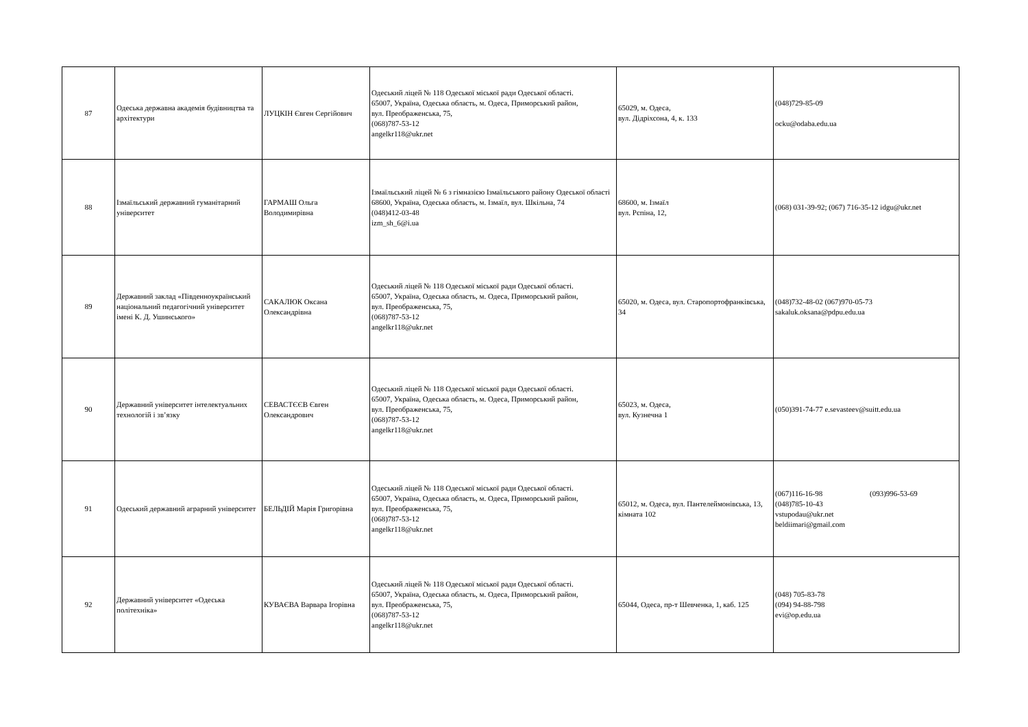| 87 | Одеська державна академія будівництва та архітектури | ЛУЦКІН Євген Сергійович | Одеський ліцей № 118 Одеської міської ради Одеської області. 65007, Україна, Одеська область, м. Одеса, Приморський район, вул. Преображенська, 75, (068)787-53-12 angelkr118@ukr.net | 65029, м. Одеса, вул. Дідріхсона, 4, к. 133 | (048)729-85-09 ocku@odaba.edu.ua |
| 88 | Ізмаїльський державний гуманітарний університет | ГАРМАШ Ольга Володимирівна | Ізмаїльський ліцей № 6 з гімназією Ізмаїльського району Одеської області 68600, Україна, Одеська область, м. Ізмаїл, вул. Шкільна, 74 (048)412-03-48 izm_sh_6@i.ua | 68600, м. Ізмаїл вул. Рєпіна, 12, | (068) 031-39-92; (067) 716-35-12 idgu@ukr.net |
| 89 | Державний заклад «Південноукраїнський національний педагогічний університет імені К. Д. Ушинського» | САКАЛЮК Оксана Олександрівна | Одеський ліцей № 118 Одеської міської ради Одеської області. 65007, Україна, Одеська область, м. Одеса, Приморський район, вул. Преображенська, 75, (068)787-53-12 angelkr118@ukr.net | 65020, м. Одеса, вул. Старопортофранківська, 34 | (048)732-48-02 (067)970-05-73 sakaluk.oksana@pdpu.edu.ua |
| 90 | Державний університет інтелектуальних технологій і зв’язку | СЕВАСТЄЄВ Євген Олександрович | Одеський ліцей № 118 Одеської міської ради Одеської області. 65007, Україна, Одеська область, м. Одеса, Приморський район, вул. Преображенська, 75, (068)787-53-12 angelkr118@ukr.net | 65023, м. Одеса, вул. Кузнечна 1 | (050)391-74-77 e.sevasteev@suitt.edu.ua |
| 91 | Одеський державний аграрний університет | БЕЛЬДІЙ Марія Григорівна | Одеський ліцей № 118 Одеської міської ради Одеської області. 65007, Україна, Одеська область, м. Одеса, Приморський район, вул. Преображенська, 75, (068)787-53-12 angelkr118@ukr.net | 65012, м. Одеса, вул. Пантелеймонівська, 13, кімната 102 | (067)116-16-98 (093)996-53-69 (048)785-10-43 vstupodau@ukr.net beldiimari@gmail.com |
| 92 | Державний університет «Одеська політехніка» | КУВАЄВА Варвара Ігорівна | Одеський ліцей № 118 Одеської міської ради Одеської області. 65007, Україна, Одеська область, м. Одеса, Приморський район, вул. Преображенська, 75, (068)787-53-12 angelkr118@ukr.net | 65044, Одеса, пр-т Шевченка, 1, каб. 125 | (048) 705-83-78 (094) 94-88-798 evi@op.edu.ua |